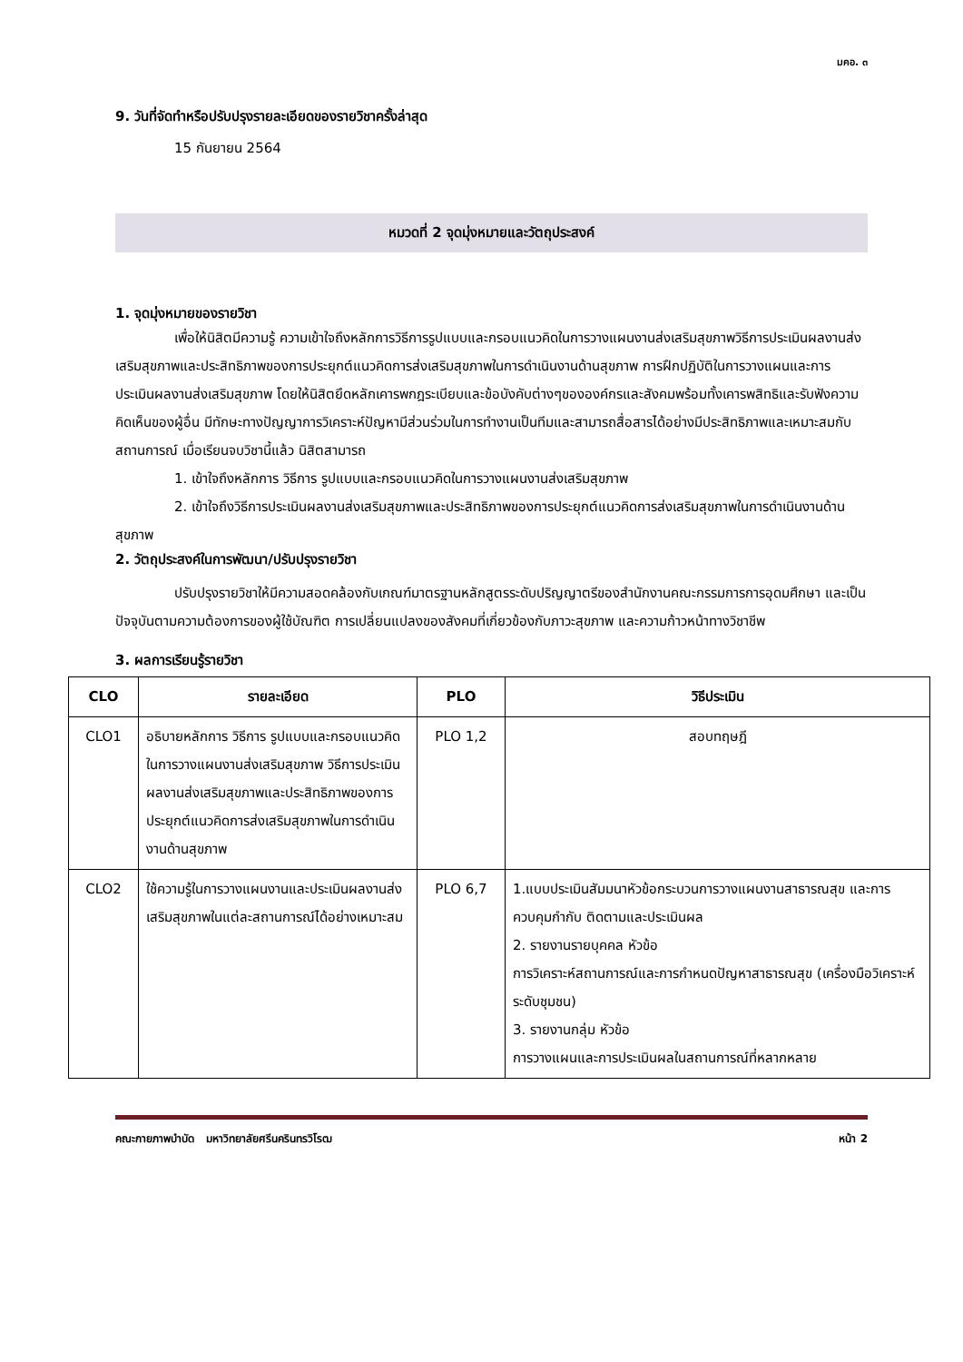มคอ. ๓
9. วันที่จัดทำหรือปรับปรุงรายละเอียดของรายวิชาครั้งล่าสุด
15 กันยายน 2564
หมวดที่ 2 จุดมุ่งหมายและวัตถุประสงค์
1. จุดมุ่งหมายของรายวิชา
เพื่อให้นิสิตมีความรู้ ความเข้าใจถึงหลักการวิธีการรูปแบบและกรอบแนวคิดในการวางแผนงานส่งเสริมสุขภาพวิธีการประเมินผลงานส่งเสริมสุขภาพและประสิทธิภาพของการประยุกต์แนวคิดการส่งเสริมสุขภาพในการดำเนินงานด้านสุขภาพ การฝึกปฏิบัติในการวางแผนและการประเมินผลงานส่งเสริมสุขภาพ โดยให้นิสิตยึดหลักเคารพกฎระเบียบและข้อบังคับต่างๆขององค์กรและสังคมพร้อมทั้งเคารพสิทธิและรับฟังความคิดเห็นของผู้อื่น มีทักษะทางปัญญาการวิเคราะห์ปัญหามีส่วนร่วมในการทำงานเป็นทีมและสามารถสื่อสารได้อย่างมีประสิทธิภาพและเหมาะสมกับสถานการณ์ เมื่อเรียนจบวิชานี้แล้ว นิสิตสามารถ
1. เข้าใจถึงหลักการ วิธีการ รูปแบบและกรอบแนวคิดในการวางแผนงานส่งเสริมสุขภาพ
2. เข้าใจถึงวิธีการประเมินผลงานส่งเสริมสุขภาพและประสิทธิภาพของการประยุกต์แนวคิดการส่งเสริมสุขภาพในการดำเนินงานด้านสุขภาพ
2. วัตถุประสงค์ในการพัฒนา/ปรับปรุงรายวิชา
ปรับปรุงรายวิชาให้มีความสอดคล้องกับเกณฑ์มาตรฐานหลักสูตรระดับปริญญาตรีของสำนักงานคณะกรรมการการอุดมศึกษา และเป็นปัจจุบันตามความต้องการของผู้ใช้บัณฑิต การเปลี่ยนแปลงของสังคมที่เกี่ยวข้องกับภาวะสุขภาพ และความก้าวหน้าทางวิชาชีพ
3. ผลการเรียนรู้รายวิชา
| CLO | รายละเอียด | PLO | วิธีประเมิน |
| --- | --- | --- | --- |
| CLO1 | อธิบายหลักการ วิธีการ รูปแบบและกรอบแนวคิดในการวางแผนงานส่งเสริมสุขภาพ วิธีการประเมินผลงานส่งเสริมสุขภาพและประสิทธิภาพของการประยุกต์แนวคิดการส่งเสริมสุขภาพในการดำเนินงานด้านสุขภาพ | PLO 1,2 | สอบทฤษฎี |
| CLO2 | ใช้ความรู้ในการวางแผนงานและประเมินผลงานส่งเสริมสุขภาพในแต่ละสถานการณ์ได้อย่างเหมาะสม | PLO 6,7 | 1.แบบประเมินสัมมนาหัวข้อกระบวนการวางแผนงานสาธารณสุข และการควบคุมกำกับ ติดตามและประเมินผล 2. รายงานรายบุคคล หัวข้อ การวิเคราะห์สถานการณ์และการกำหนดปัญหาสาธารณสุข (เครื่องมือวิเคราะห์ระดับชุมชน) 3. รายงานกลุ่ม หัวข้อ การวางแผนและการประเมินผลในสถานการณ์ที่หลากหลาย |
คณะกายภาพบำบัด มหาวิทยาลัยศรีนครินทรวิโรฒ หน้า 2